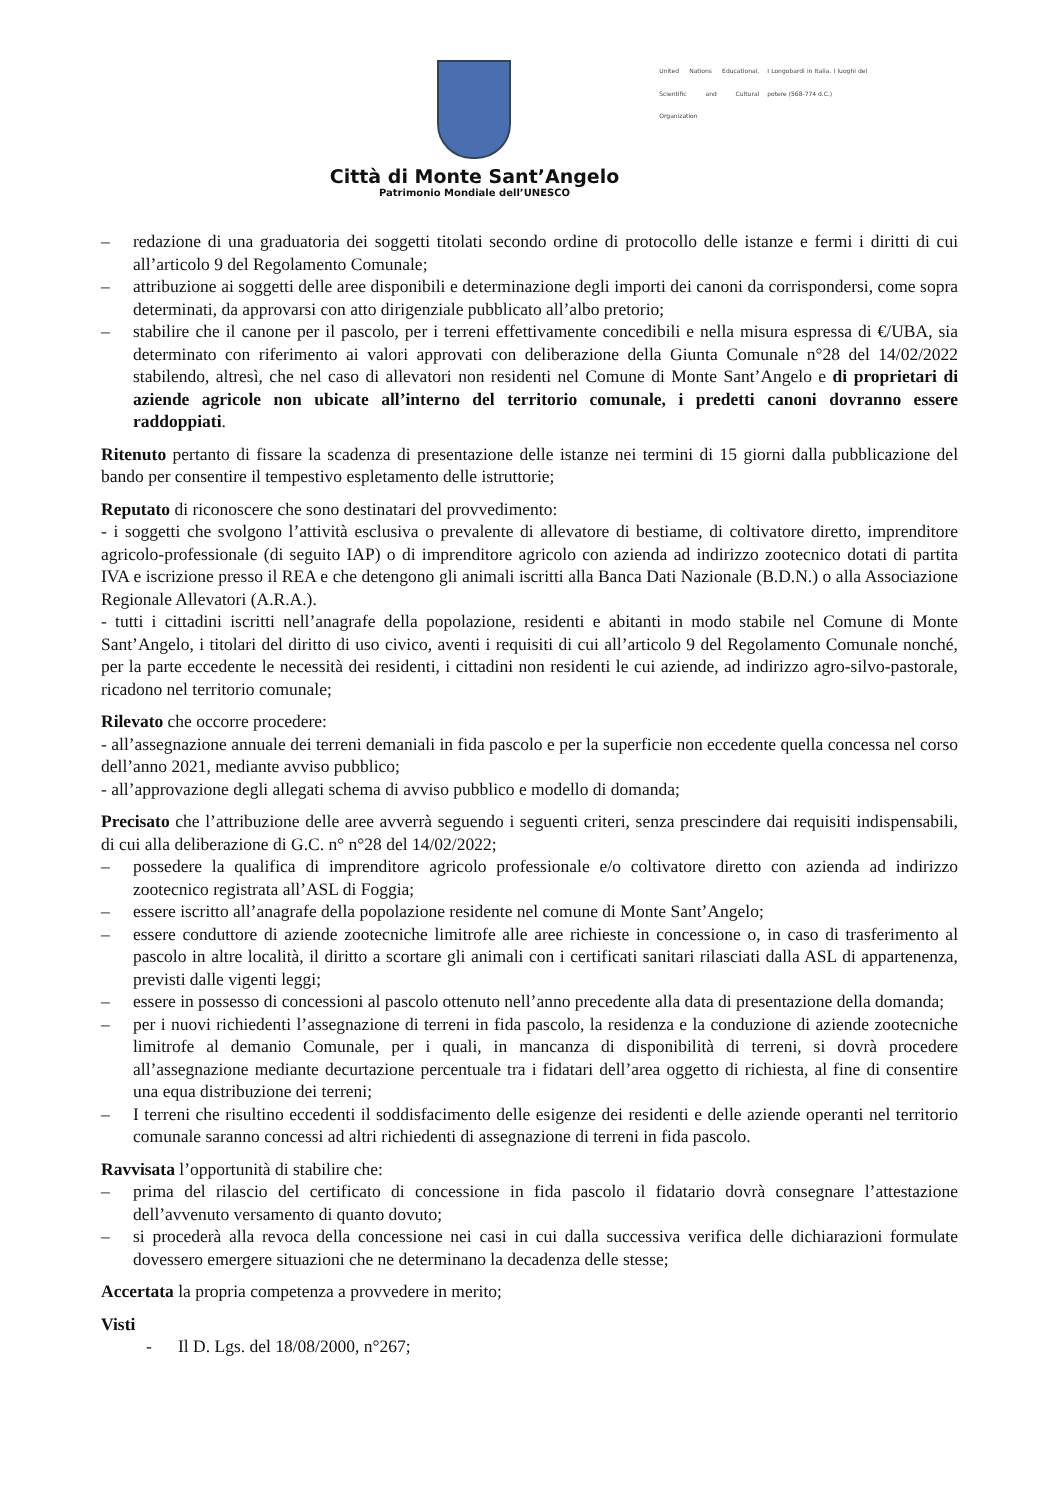Città di Monte Sant’Angelo
Patrimonio Mondiale dell’UNESCO
United Nations Educational, Scientific and Cultural Organization
I Longobardi in Italia. I luoghi del potere (568-774 d.C.)
– redazione di una graduatoria dei soggetti titolati secondo ordine di protocollo delle istanze e fermi i diritti di cui all’articolo 9 del Regolamento Comunale;
– attribuzione ai soggetti delle aree disponibili e determinazione degli importi dei canoni da corrispondersi, come sopra determinati, da approvarsi con atto dirigenziale pubblicato all’albo pretorio;
– stabilire che il canone per il pascolo, per i terreni effettivamente concedibili e nella misura espressa di €/UBA, sia determinato con riferimento ai valori approvati con deliberazione della Giunta Comunale n°28 del 14/02/2022 stabilendo, altresì, che nel caso di allevatori non residenti nel Comune di Monte Sant’Angelo e di proprietari di aziende agricole non ubicate all’interno del territorio comunale, i predetti canoni dovranno essere raddoppiati.
Ritenuto pertanto di fissare la scadenza di presentazione delle istanze nei termini di 15 giorni dalla pubblicazione del bando per consentire il tempestivo espletamento delle istruttorie;
Reputato di riconoscere che sono destinatari del provvedimento:
- i soggetti che svolgono l’attività esclusiva o prevalente di allevatore di bestiame, di coltivatore diretto, imprenditore agricolo-professionale (di seguito IAP) o di imprenditore agricolo con azienda ad indirizzo zootecnico dotati di partita IVA e iscrizione presso il REA e che detengono gli animali iscritti alla Banca Dati Nazionale (B.D.N.) o alla Associazione Regionale Allevatori (A.R.A.).
- tutti i cittadini iscritti nell’anagrafe della popolazione, residenti e abitanti in modo stabile nel Comune di Monte Sant’Angelo, i titolari del diritto di uso civico, aventi i requisiti di cui all’articolo 9 del Regolamento Comunale nonché, per la parte eccedente le necessità dei residenti, i cittadini non residenti le cui aziende, ad indirizzo agro-silvo-pastorale, ricadono nel territorio comunale;
Rilevato che occorre procedere:
- all’assegnazione annuale dei terreni demaniali in fida pascolo e per la superficie non eccedente quella concessa nel corso dell’anno 2021, mediante avviso pubblico;
- all’approvazione degli allegati schema di avviso pubblico e modello di domanda;
Precisato che l’attribuzione delle aree avverrà seguendo i seguenti criteri, senza prescindere dai requisiti indispensabili, di cui alla deliberazione di G.C. n° n°28 del 14/02/2022;
– possedere la qualifica di imprenditore agricolo professionale e/o coltivatore diretto con azienda ad indirizzo zootecnico registrata all’ASL di Foggia;
– essere iscritto all’anagrafe della popolazione residente nel comune di Monte Sant’Angelo;
– essere conduttore di aziende zootecniche limitrofe alle aree richieste in concessione o, in caso di trasferimento al pascolo in altre località, il diritto a scortare gli animali con i certificati sanitari rilasciati dalla ASL di appartenenza, previsti dalle vigenti leggi;
– essere in possesso di concessioni al pascolo ottenuto nell’anno precedente alla data di presentazione della domanda;
– per i nuovi richiedenti l’assegnazione di terreni in fida pascolo, la residenza e la conduzione di aziende zootecniche limitrofe al demanio Comunale, per i quali, in mancanza di disponibilità di terreni, si dovrà procedere all’assegnazione mediante decurtazione percentuale tra i fidatari dell’area oggetto di richiesta, al fine di consentire una equa distribuzione dei terreni;
– I terreni che risultino eccedenti il soddisfacimento delle esigenze dei residenti e delle aziende operanti nel territorio comunale saranno concessi ad altri richiedenti di assegnazione di terreni in fida pascolo.
Ravvisata l’opportunità di stabilire che:
– prima del rilascio del certificato di concessione in fida pascolo il fidatario dovrà consegnare l’attestazione dell’avvenuto versamento di quanto dovuto;
– si procederà alla revoca della concessione nei casi in cui dalla successiva verifica delle dichiarazioni formulate dovessero emergere situazioni che ne determinano la decadenza delle stesse;
Accertata la propria competenza a provvedere in merito;
Visti
- Il D. Lgs. del 18/08/2000, n°267;